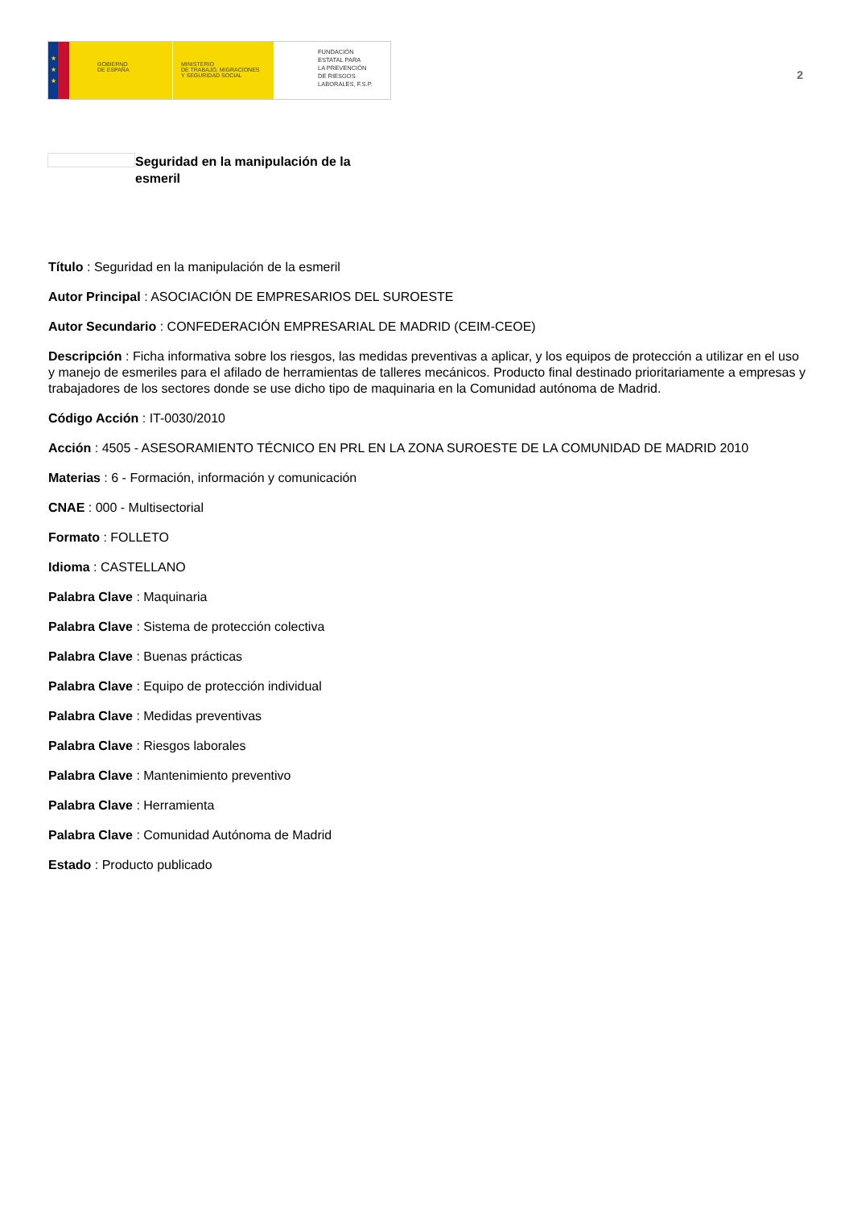★
★
★
GOBIERNO
DE ESPAÑA
MINISTERIO
DE TRABAJO, MIGRACIONES
Y SEGURIDAD SOCIAL
FUNDACIÓN
ESTATAL PARA
LA PREVENCIÓN
DE RIESGOS
LABORALES, F.S.P.
2
Seguridad en la manipulación de la esmeril
Título : Seguridad en la manipulación de la esmeril
Autor Principal : ASOCIACIÓN DE EMPRESARIOS DEL SUROESTE
Autor Secundario : CONFEDERACIÓN EMPRESARIAL DE MADRID (CEIM-CEOE)
Descripción : Ficha informativa sobre los riesgos, las medidas preventivas a aplicar, y los equipos de protección a utilizar en el uso y manejo de esmeriles para el afilado de herramientas de talleres mecánicos. Producto final destinado prioritariamente a empresas y trabajadores de los sectores donde se use dicho tipo de maquinaria en la Comunidad autónoma de Madrid.
Código Acción : IT-0030/2010
Acción : 4505 - ASESORAMIENTO TÉCNICO EN PRL EN LA ZONA SUROESTE DE LA COMUNIDAD DE MADRID 2010
Materias : 6 - Formación, información y comunicación
CNAE : 000 - Multisectorial
Formato : FOLLETO
Idioma : CASTELLANO
Palabra Clave : Maquinaria
Palabra Clave : Sistema de protección colectiva
Palabra Clave : Buenas prácticas
Palabra Clave : Equipo de protección individual
Palabra Clave : Medidas preventivas
Palabra Clave : Riesgos laborales
Palabra Clave : Mantenimiento preventivo
Palabra Clave : Herramienta
Palabra Clave : Comunidad Autónoma de Madrid
Estado : Producto publicado